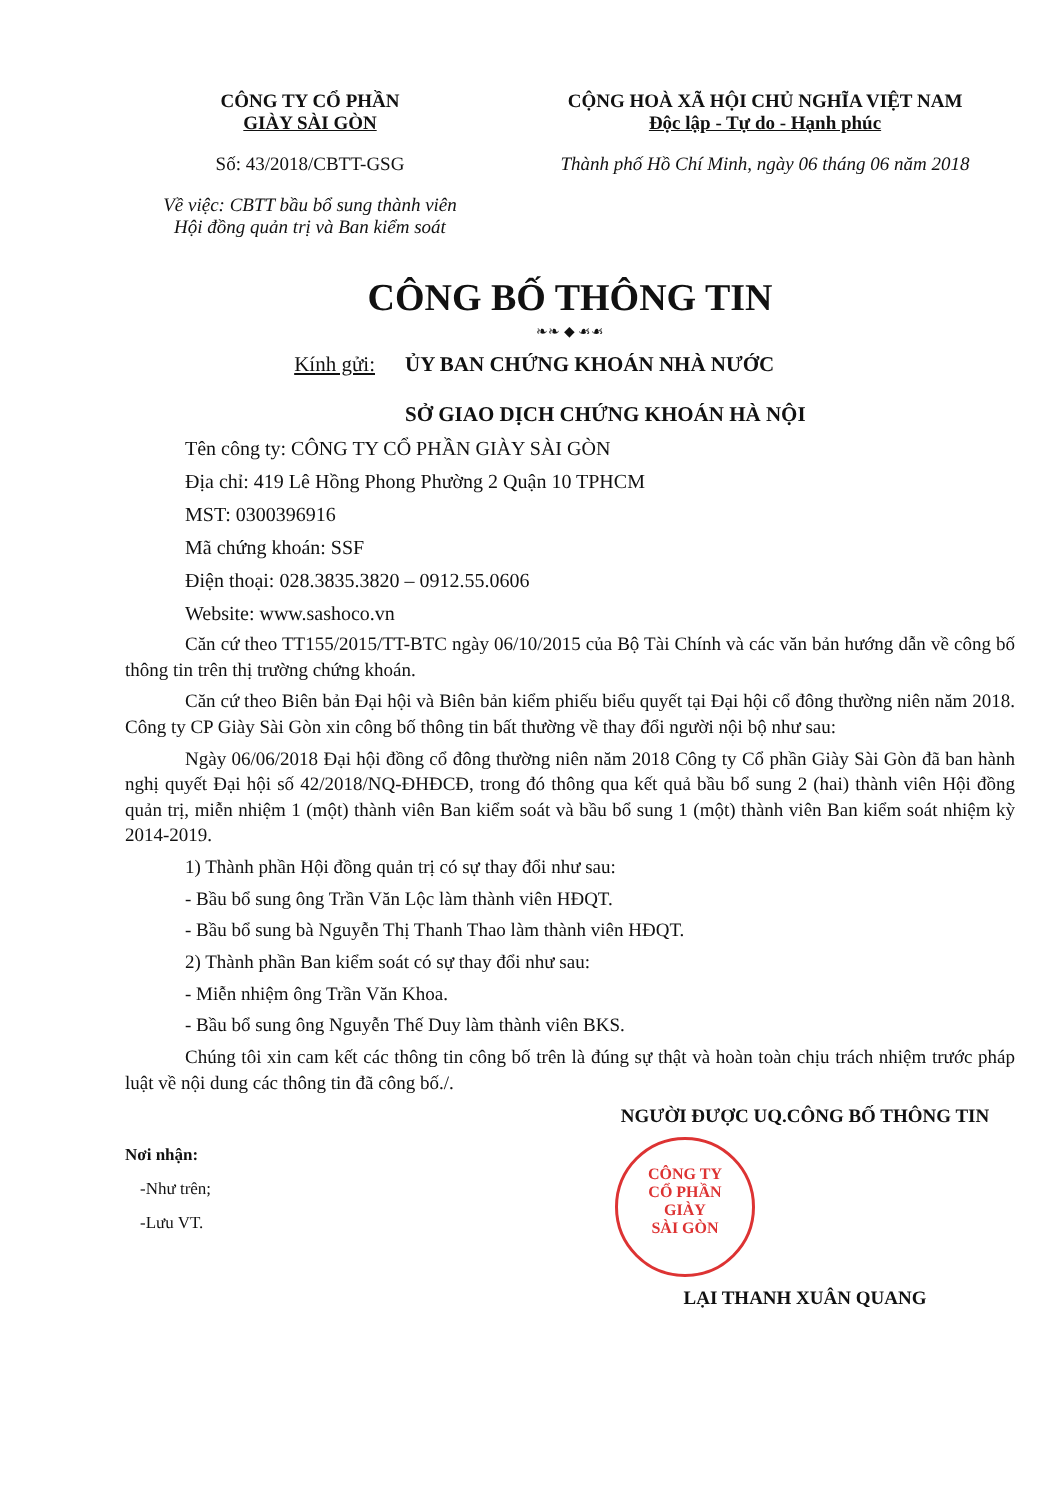CÔNG TY CỔ PHẦN
GIÀY SÀI GÒN
Số: 43/2018/CBTT-GSG
Về việc: CBTT bầu bổ sung thành viên
Hội đồng quản trị và Ban kiểm soát
CỘNG HOÀ XÃ HỘI CHỦ NGHĨA VIỆT NAM
Độc lập - Tự do - Hạnh phúc
Thành phố Hồ Chí Minh, ngày 06 tháng 06 năm 2018
CÔNG BỐ THÔNG TIN
❧❧ ◆ ☙☙
Kính gửi: ỦY BAN CHỨNG KHOÁN NHÀ NƯỚC
SỞ GIAO DỊCH CHỨNG KHOÁN HÀ NỘI
Tên công ty: CÔNG TY CỔ PHẦN GIÀY SÀI GÒN
Địa chỉ: 419 Lê Hồng Phong Phường 2 Quận 10 TPHCM
MST: 0300396916
Mã chứng khoán: SSF
Điện thoại: 028.3835.3820 – 0912.55.0606
Website: www.sashoco.vn
Căn cứ theo TT155/2015/TT-BTC ngày 06/10/2015 của Bộ Tài Chính và các văn bản hướng dẫn về công bố thông tin trên thị trường chứng khoán.
Căn cứ theo Biên bản Đại hội và Biên bản kiểm phiếu biểu quyết tại Đại hội cổ đông thường niên năm 2018. Công ty CP Giày Sài Gòn xin công bố thông tin bất thường về thay đổi người nội bộ như sau:
Ngày 06/06/2018 Đại hội đồng cổ đông thường niên năm 2018 Công ty Cổ phần Giày Sài Gòn đã ban hành nghị quyết Đại hội số 42/2018/NQ-ĐHĐCĐ, trong đó thông qua kết quả bầu bổ sung 2 (hai) thành viên Hội đồng quản trị, miễn nhiệm 1 (một) thành viên Ban kiểm soát và bầu bổ sung 1 (một) thành viên Ban kiểm soát nhiệm kỳ 2014-2019.
1) Thành phần Hội đồng quản trị có sự thay đổi như sau:
- Bầu bổ sung ông Trần Văn Lộc làm thành viên HĐQT.
- Bầu bổ sung bà Nguyễn Thị Thanh Thao làm thành viên HĐQT.
2) Thành phần Ban kiểm soát có sự thay đổi như sau:
- Miễn nhiệm ông Trần Văn Khoa.
- Bầu bổ sung ông Nguyễn Thế Duy làm thành viên BKS.
Chúng tôi xin cam kết các thông tin công bố trên là đúng sự thật và hoàn toàn chịu trách nhiệm trước pháp luật về nội dung các thông tin đã công bố./.
Nơi nhận:
-Như trên;
-Lưu VT.
NGƯỜI ĐƯỢC UQ.CÔNG BỐ THÔNG TIN
CÔNG TY
CỔ PHẦN
GIÀY
SÀI GÒN
LẠI THANH XUÂN QUANG